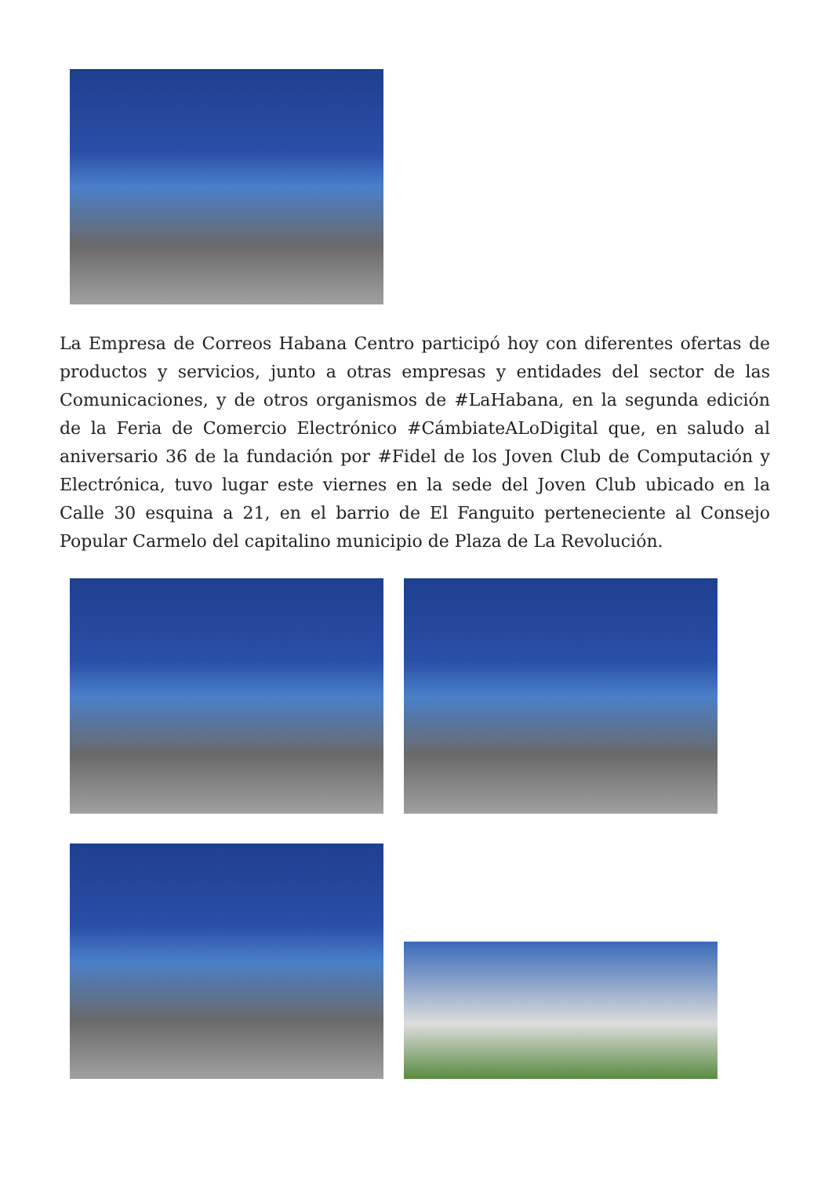La Empresa de Correos Habana Centro participó hoy con diferentes ofertas de productos y servicios, junto a otras empresas y entidades del sector de las Comunicaciones, y de otros organismos de #LaHabana, en la segunda edición de la Feria de Comercio Electrónico #CámbiateALoDigital que, en saludo al aniversario 36 de la fundación por #Fidel de los Joven Club de Computación y Electrónica, tuvo lugar este viernes en la sede del Joven Club ubicado en la Calle 30 esquina a 21, en el barrio de El Fanguito perteneciente al Consejo Popular Carmelo del capitalino municipio de Plaza de La Revolución.